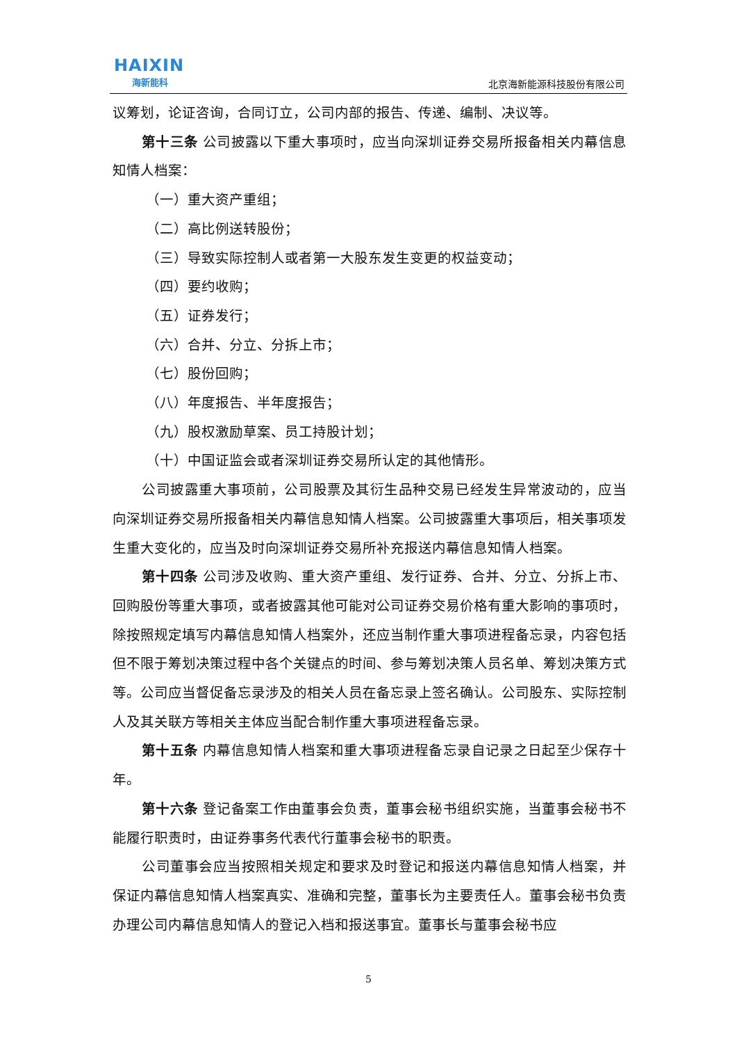HAIXIN
海新能科
北京海新能源科技股份有限公司
议筹划，论证咨询，合同订立，公司内部的报告、传递、编制、决议等。
第十三条 公司披露以下重大事项时，应当向深圳证券交易所报备相关内幕信息知情人档案：
（一）重大资产重组；
（二）高比例送转股份；
（三）导致实际控制人或者第一大股东发生变更的权益变动；
（四）要约收购；
（五）证券发行；
（六）合并、分立、分拆上市；
（七）股份回购；
（八）年度报告、半年度报告；
（九）股权激励草案、员工持股计划；
（十）中国证监会或者深圳证券交易所认定的其他情形。
公司披露重大事项前，公司股票及其衍生品种交易已经发生异常波动的，应当向深圳证券交易所报备相关内幕信息知情人档案。公司披露重大事项后，相关事项发生重大变化的，应当及时向深圳证券交易所补充报送内幕信息知情人档案。
第十四条 公司涉及收购、重大资产重组、发行证券、合并、分立、分拆上市、回购股份等重大事项，或者披露其他可能对公司证券交易价格有重大影响的事项时，除按照规定填写内幕信息知情人档案外，还应当制作重大事项进程备忘录，内容包括但不限于筹划决策过程中各个关键点的时间、参与筹划决策人员名单、筹划决策方式等。公司应当督促备忘录涉及的相关人员在备忘录上签名确认。公司股东、实际控制人及其关联方等相关主体应当配合制作重大事项进程备忘录。
第十五条 内幕信息知情人档案和重大事项进程备忘录自记录之日起至少保存十年。
第十六条 登记备案工作由董事会负责，董事会秘书组织实施，当董事会秘书不能履行职责时，由证券事务代表代行董事会秘书的职责。
公司董事会应当按照相关规定和要求及时登记和报送内幕信息知情人档案，并保证内幕信息知情人档案真实、准确和完整，董事长为主要责任人。董事会秘书负责办理公司内幕信息知情人的登记入档和报送事宜。董事长与董事会秘书应
5